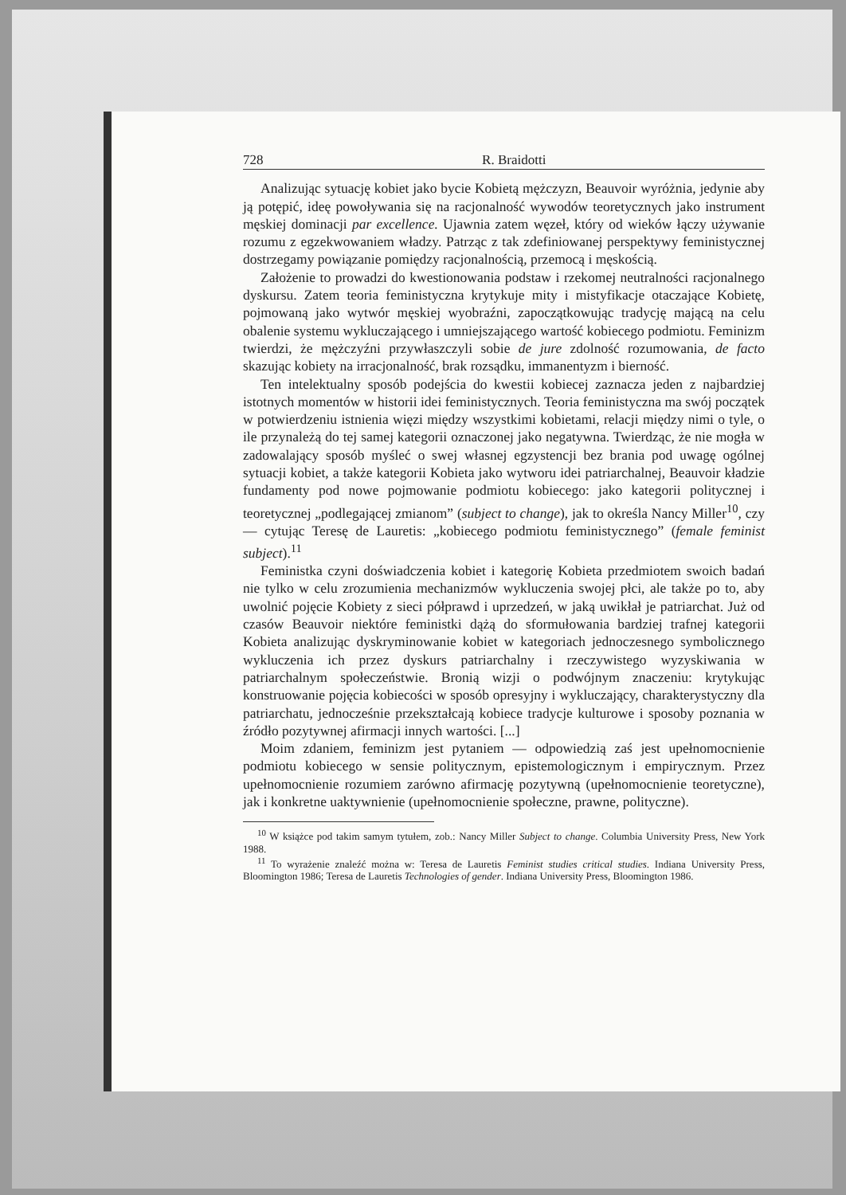728 R. Braidotti
Analizując sytuację kobiet jako bycie Kobietą mężczyzn, Beauvoir wyróżnia, jedynie aby ją potępić, ideę powoływania się na racjonalność wywodów teoretycznych jako instrument męskiej dominacji par excellence. Ujawnia zatem węzeł, który od wieków łączy używanie rozumu z egzekwowaniem władzy. Patrząc z tak zdefiniowanej perspektywy feministycznej dostrzegamy powiązanie pomiędzy racjonalnością, przemocą i męskością.
Założenie to prowadzi do kwestionowania podstaw i rzekomej neutralności racjonalnego dyskursu. Zatem teoria feministyczna krytykuje mity i mistyfikacje otaczające Kobietę, pojmowaną jako wytwór męskiej wyobraźni, zapoczątkowując tradycję mającą na celu obalenie systemu wykluczającego i umniejszającego wartość kobiecego podmiotu. Feminizm twierdzi, że mężczyźni przywłaszczyli sobie de jure zdolność rozumowania, de facto skazując kobiety na irracjonalność, brak rozsądku, immanentyzm i bierność.
Ten intelektualny sposób podejścia do kwestii kobiecej zaznacza jeden z najbardziej istotnych momentów w historii idei feministycznych. Teoria feministyczna ma swój początek w potwierdzeniu istnienia więzi między wszystkimi kobietami, relacji między nimi o tyle, o ile przynależą do tej samej kategorii oznaczonej jako negatywna. Twierdząc, że nie mogła w zadowalający sposób myśleć o swej własnej egzystencji bez brania pod uwagę ogólnej sytuacji kobiet, a także kategorii Kobieta jako wytworu idei patriarchalnej, Beauvoir kładzie fundamenty pod nowe pojmowanie podmiotu kobiecego: jako kategorii politycznej i teoretycznej „podlegającej zmianom” (subject to change), jak to określa Nancy Miller<sup>10</sup>, czy — cytując Teresę de Lauretis: „kobiecego podmiotu feministycznego” (female feminist subject).<sup>11</sup>
Feministka czyni doświadczenia kobiet i kategorię Kobieta przedmiotem swoich badań nie tylko w celu zrozumienia mechanizmów wykluczenia swojej płci, ale także po to, aby uwolnić pojęcie Kobiety z sieci półprawd i uprzedzeń, w jaką uwikłał je patriarchat. Już od czasów Beauvoir niektóre feministki dążą do sformułowania bardziej trafnej kategorii Kobieta analizując dyskryminowanie kobiet w kategoriach jednoczesnego symbolicznego wykluczenia ich przez dyskurs patriarchalny i rzeczywistego wyzyskiwania w patriarchalnym społeczeństwie. Bronią wizji o podwójnym znaczeniu: krytykując konstruowanie pojęcia kobiecości w sposób opresyjny i wykluczający, charakterystyczny dla patriarchatu, jednocześnie przekształcają kobiece tradycje kulturowe i sposoby poznania w źródło pozytywnej afirmacji innych wartości. [...]
Moim zdaniem, feminizm jest pytaniem — odpowiedzią zaś jest upełnomocnienie podmiotu kobiecego w sensie politycznym, epistemologicznym i empirycznym. Przez upełnomocnienie rozumiem zarówno afirmację pozytywną (upełnomocnienie teoretyczne), jak i konkretne uaktywnienie (upełnomocnienie społeczne, prawne, polityczne).
<sup>10</sup> W książce pod takim samym tytułem, zob.: Nancy Miller Subject to change. Columbia University Press, New York 1988.
<sup>11</sup> To wyrażenie znaleźć można w: Teresa de Lauretis Feminist studies critical studies. Indiana University Press, Bloomington 1986; Teresa de Lauretis Technologies of gender. Indiana University Press, Bloomington 1986.